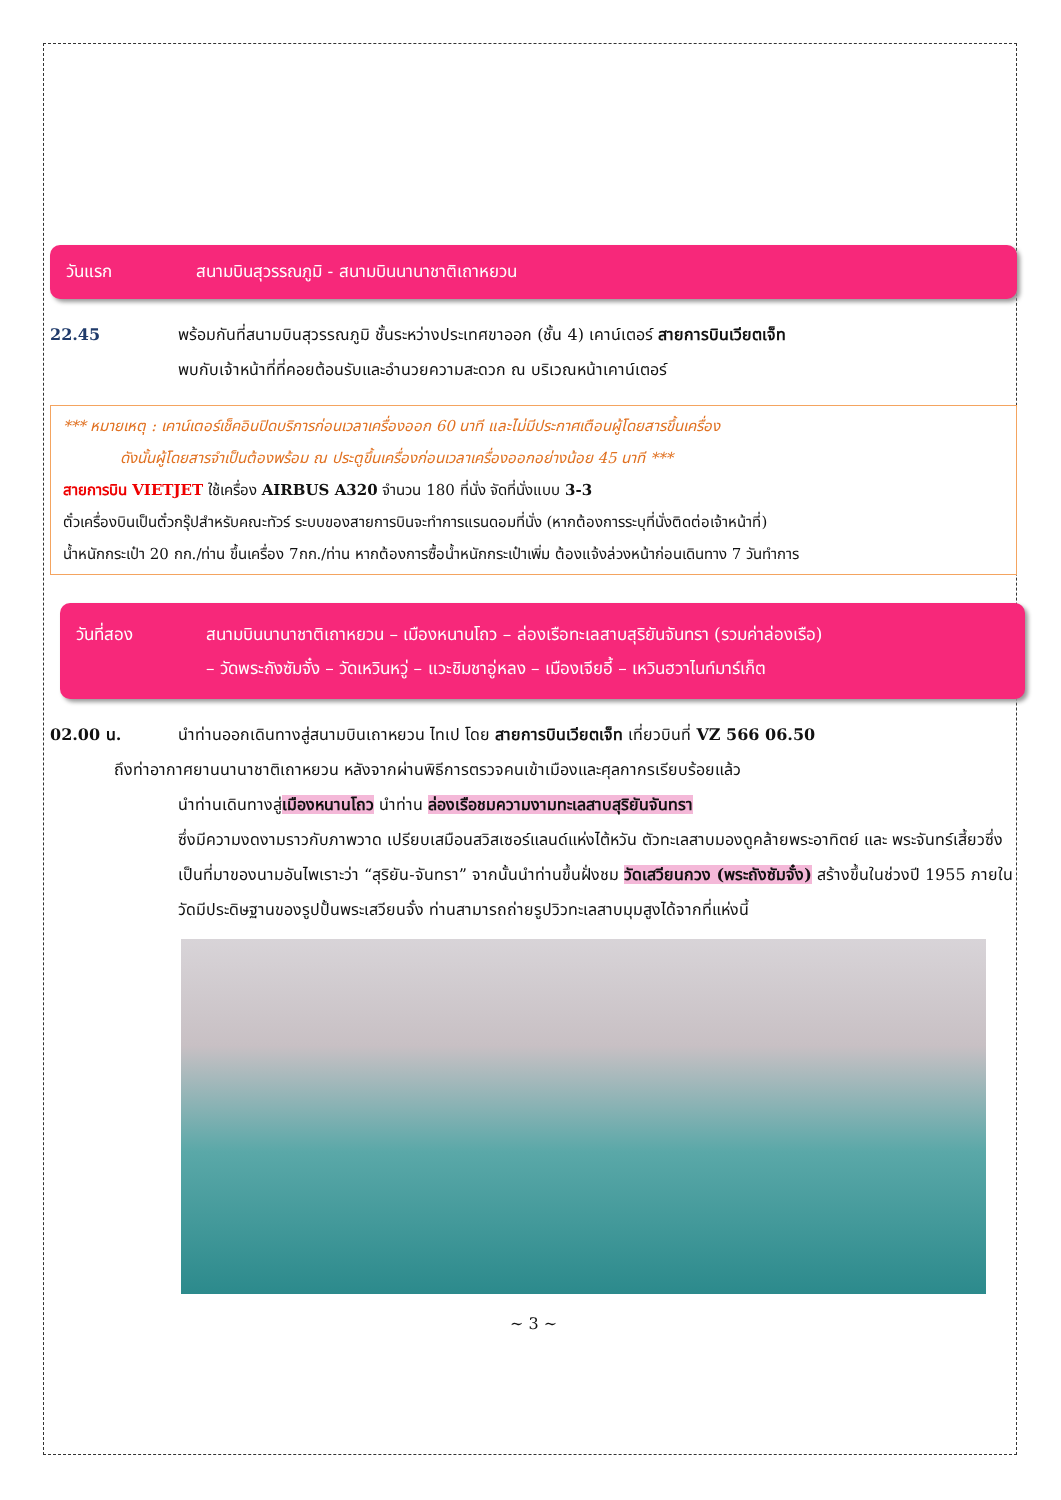วันแรก สนามบินสุวรรณภูมิ - สนามบินนานาชาติเถาหยวน
22.45 พร้อมกันที่สนามบินสุวรรณภูมิ ชั้นระหว่างประเทศขาออก (ชั้น 4) เคาน์เตอร์ สายการบินเวียตเจ็ท
พบกับเจ้าหน้าที่ที่คอยต้อนรับและอำนวยความสะดวก ณ บริเวณหน้าเคาน์เตอร์
*** หมายเหตุ : เคาน์เตอร์เช็คอินปิดบริการก่อนเวลาเครื่องออก 60 นาที และไม่มีประกาศเตือนผู้โดยสารขึ้นเครื่อง
ดังนั้นผู้โดยสารจำเป็นต้องพร้อม ณ ประตูขึ้นเครื่องก่อนเวลาเครื่องออกอย่างน้อย 45 นาที ***
สายการบิน VIETJET ใช้เครื่อง AIRBUS A320 จำนวน 180 ที่นั่ง จัดที่นั่งแบบ 3-3
ตั๋วเครื่องบินเป็นตั๋วกรุ๊ปสำหรับคณะทัวร์ ระบบของสายการบินจะทำการแรนดอมที่นั่ง (หากต้องการระบุที่นั่งติดต่อเจ้าหน้าที่)
น้ำหนักกระเป๋า 20 กก./ท่าน ขึ้นเครื่อง 7กก./ท่าน หากต้องการซื้อน้ำหนักกระเป๋าเพิ่ม ต้องแจ้งล่วงหน้าก่อนเดินทาง 7 วันทำการ
วันที่สอง สนามบินนานาชาติเถาหยวน – เมืองหนานโถว – ล่องเรือทะเลสาบสุริยันจันทรา (รวมค่าล่องเรือ)
– วัดพระถังซัมจั๋ง – วัดเหวินหวู่ – แวะชิมชาอู่หลง – เมืองเจียอี้ – เหวินฮวาไนท์มาร์เก็ต
02.00 น. นำท่านออกเดินทางสู่สนามบินเถาหยวน ไทเป โดย สายการบินเวียตเจ็ท เที่ยวบินที่ VZ 566 06.50
ถึงท่าอากาศยานนานาชาติเถาหยวน หลังจากผ่านพิธีการตรวจคนเข้าเมืองและศุลกากรเรียบร้อยแล้ว
นำท่านเดินทางสู่เมืองหนานโถว นำท่าน ล่องเรือชมความงามทะเลสาบสุริยันจันทรา
ซึ่งมีความงดงามราวกับภาพวาด เปรียบเสมือนสวิสเซอร์แลนด์แห่งไต้หวัน ตัวทะเลสาบมองดูคล้ายพระอาทิตย์ และ พระจันทร์เสี้ยวซึ่งเป็นที่มาของนามอันไพเราะว่า “สุริยัน-จันทรา” จากนั้นนำท่านขึ้นฝั่งชม วัดเสวียนกวง (พระถังซัมจั๋ง) สร้างขึ้นในช่วงปี 1955 ภายในวัดมีประดิษฐานของรูปปั้นพระเสวียนจั๋ง ท่านสามารถถ่ายรูปวิวทะเลสาบมุมสูงได้จากที่แห่งนี้
~ 3 ~